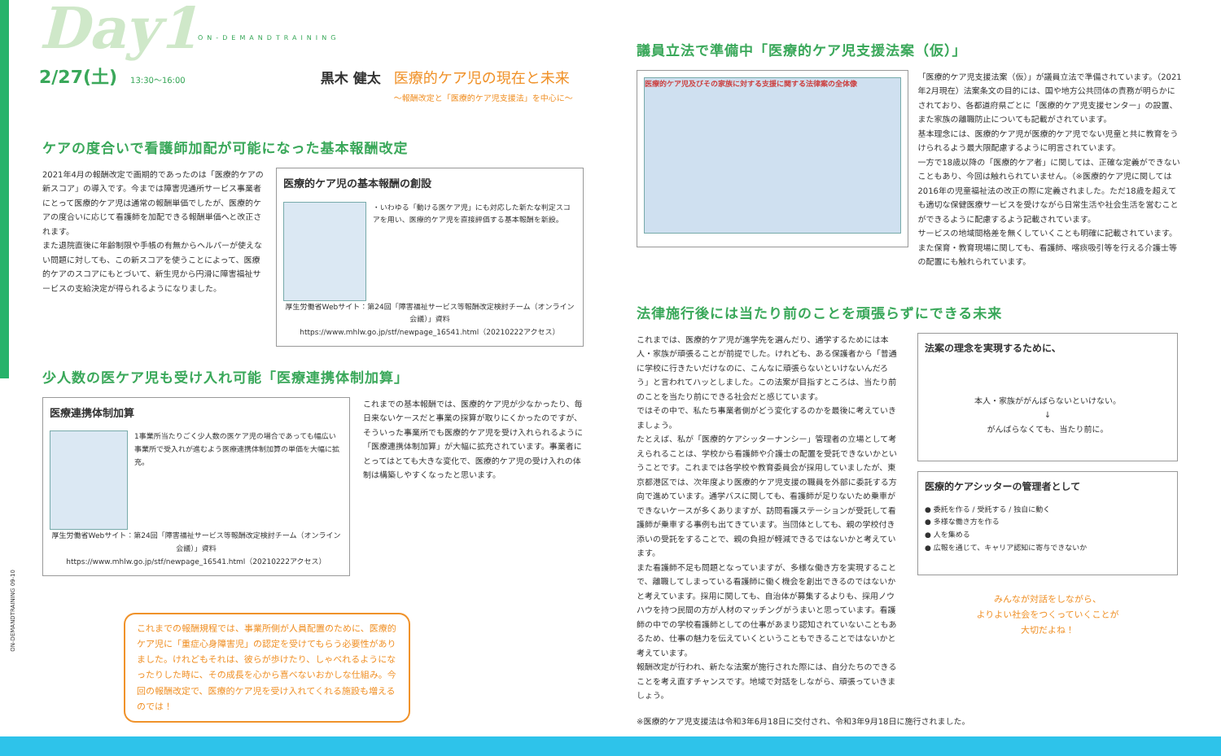Day1
ON-DEMANDTRAINING
2/27(土) 13:30〜16:00 黒木 健太 医療的ケア児の現在と未来
〜報酬改定と「医療的ケア児支援法」を中心に〜
ケアの度合いで看護師加配が可能になった基本報酬改定
2021年4月の報酬改定で画期的であったのは「医療的ケアの新スコア」の導入です。今までは障害児通所サービス事業者にとって医療的ケア児は通常の報酬単価でしたが、医療的ケアの度合いに応じて看護師を加配できる報酬単価へと改正されます。
また退院直後に年齢制限や手帳の有無からヘルパーが使えない問題に対しても、この新スコアを使うことによって、医療的ケアのスコアにもとづいて、新生児から円滑に障害福祉サービスの支給決定が得られるようになりました。
医療的ケア児の基本報酬の創設
・いわゆる「動ける医ケア児」にも対応した新たな判定スコアを用い、医療的ケア児を直接評価する基本報酬を新設。
厚生労働省Webサイト：第24回「障害福祉サービス等報酬改定検討チーム（オンライン会議）」資料
https://www.mhlw.go.jp/stf/newpage_16541.html（20210222アクセス）
少人数の医ケア児も受け入れ可能「医療連携体制加算」
医療連携体制加算
1事業所当たりごく少人数の医ケア児の場合であっても幅広い事業所で受入れが進むよう医療連携体制加算の単価を大幅に拡充。
厚生労働省Webサイト：第24回「障害福祉サービス等報酬改定検討チーム（オンライン会議）」資料
https://www.mhlw.go.jp/stf/newpage_16541.html（20210222アクセス）
これまでの基本報酬では、医療的ケア児が少なかったり、毎日来ないケースだと事業の採算が取りにくかったのですが、そういった事業所でも医療的ケア児を受け入れられるように「医療連携体制加算」が大幅に拡充されています。事業者にとってはとても大きな変化で、医療的ケア児の受け入れの体制は構築しやすくなったと思います。
これまでの報酬規程では、事業所側が人員配置のために、医療的ケア児に「重症心身障害児」の認定を受けてもらう必要性がありました。けれどもそれは、彼らが歩けたり、しゃべれるようになったりした時に、その成長を心から喜べないおかしな仕組み。今回の報酬改定で、医療的ケア児を受け入れてくれる施設も増えるのでは！
ON-DEMANDTRAINING 09-10
議員立法で準備中「医療的ケア児支援法案（仮）」
医療的ケア児及びその家族に対する支援に関する法律案の全体像
「医療的ケア児支援法案（仮）」が議員立法で準備されています。（2021年2月現在）法案条文の目的には、国や地方公共団体の責務が明らかにされており、各都道府県ごとに「医療的ケア児支援センター」の設置、また家族の離職防止についても記載がされています。
基本理念には、医療的ケア児が医療的ケア児でない児童と共に教育をうけられるよう最大限配慮するように明言されています。
一方で18歳以降の「医療的ケア者」に関しては、正確な定義ができないこともあり、今回は触れられていません。（※医療的ケア児に関しては2016年の児童福祉法の改正の際に定義されました。ただ18歳を超えても適切な保健医療サービスを受けながら日常生活や社会生活を営むことができるように配慮するよう記載されています。
サービスの地域間格差を無くしていくことも明確に記載されています。また保育・教育現場に関しても、看護師、喀痰吸引等を行える介護士等の配置にも触れられています。
法律施行後には当たり前のことを頑張らずにできる未来
これまでは、医療的ケア児が進学先を選んだり、通学するためには本人・家族が頑張ることが前提でした。けれども、ある保護者から「普通に学校に行きたいだけなのに、こんなに頑張らないといけないんだろう」と言われてハッとしました。この法案が目指すところは、当たり前のことを当たり前にできる社会だと感じています。
ではその中で、私たち事業者側がどう変化するのかを最後に考えていきましょう。
たとえば、私が「医療的ケアシッターナンシー」管理者の立場として考えられることは、学校から看護師や介護士の配置を受託できないかということです。これまでは各学校や教育委員会が採用していましたが、東京都港区では、次年度より医療的ケア児支援の職員を外部に委託する方向で進めています。通学バスに関しても、看護師が足りないため乗車ができないケースが多くありますが、訪問看護ステーションが受託して看護師が乗車する事例も出てきています。当団体としても、親の学校付き添いの受託をすることで、親の負担が軽減できるではないかと考えています。
また看護師不足も問題となっていますが、多様な働き方を実現することで、離職してしまっている看護師に働く機会を創出できるのではないかと考えています。採用に関しても、自治体が募集するよりも、採用ノウハウを持つ民間の方が人材のマッチングがうまいと思っています。看護師の中での学校看護師としての仕事があまり認知されていないこともあるため、仕事の魅力を伝えていくということもできることではないかと考えています。
報酬改定が行われ、新たな法案が施行された際には、自分たちのできることを考え直すチャンスです。地域で対話をしながら、頑張っていきましょう。
法案の理念を実現するために、
本人・家族ががんばらないといけない。
↓
がんばらなくても、当たり前に。
医療的ケアシッターの管理者として
● 委託を作る / 受託する / 独自に動く
● 多様な働き方を作る
● 人を集める
● 広報を通じて、キャリア認知に寄与できないか
みんなが対話をしながら、
よりよい社会をつくっていくことが
大切だよね！
※医療的ケア児支援法は令和3年6月18日に交付され、令和3年9月18日に施行されました。